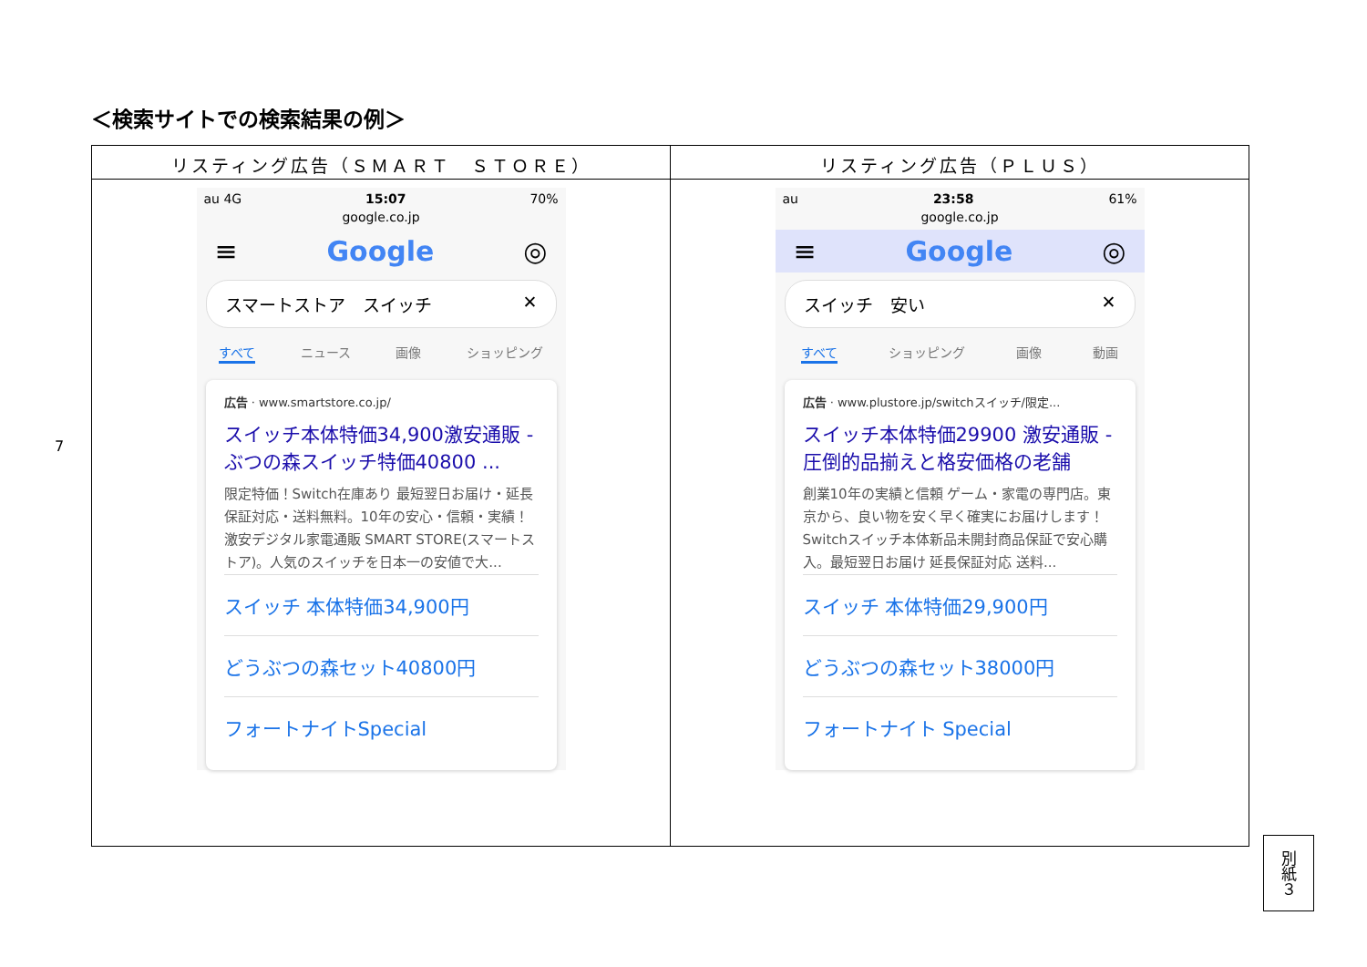＜検索サイトでの検索結果の例＞
| リスティング広告（ＳＭＡＲＴ ＳＴＯＲＥ） | リスティング広告（ＰＬＵＳ） |
| --- | --- |
| au 4G 15:07 70% google.co.jp ≡ Google ◎ スマートストア スイッチ ✕ すべて ニュース 画像 ショッピング 広告 · www.smartstore.co.jp/ スイッチ本体特価34,900激安通販 - ぶつの森スイッチ特価40800 ... 限定特価！Switch在庫あり 最短翌日お届け・延長保証対応・送料無料。10年の安心・信頼・実績！ 激安デジタル家電通販 SMART STORE(スマートストア)。人気のスイッチを日本一の安値で大... スイッチ 本体特価34,900円 どうぶつの森セット40800円 フォートナイトSpecial | au 23:58 61% google.co.jp ≡ Google ◎ スイッチ 安い ✕ すべて ショッピング 画像 動画 広告 · www.plustore.jp/switchスイッチ/限定... スイッチ本体特価29900 激安通販 - 圧倒的品揃えと格安価格の老舗 創業10年の実績と信頼 ゲーム・家電の専門店。東京から、良い物を安く早く確実にお届けします！ Switchスイッチ本体新品未開封商品保証で安心購入。最短翌日お届け 延長保証対応 送料... スイッチ 本体特価29,900円 どうぶつの森セット38000円 フォートナイト Special |
7
別紙３